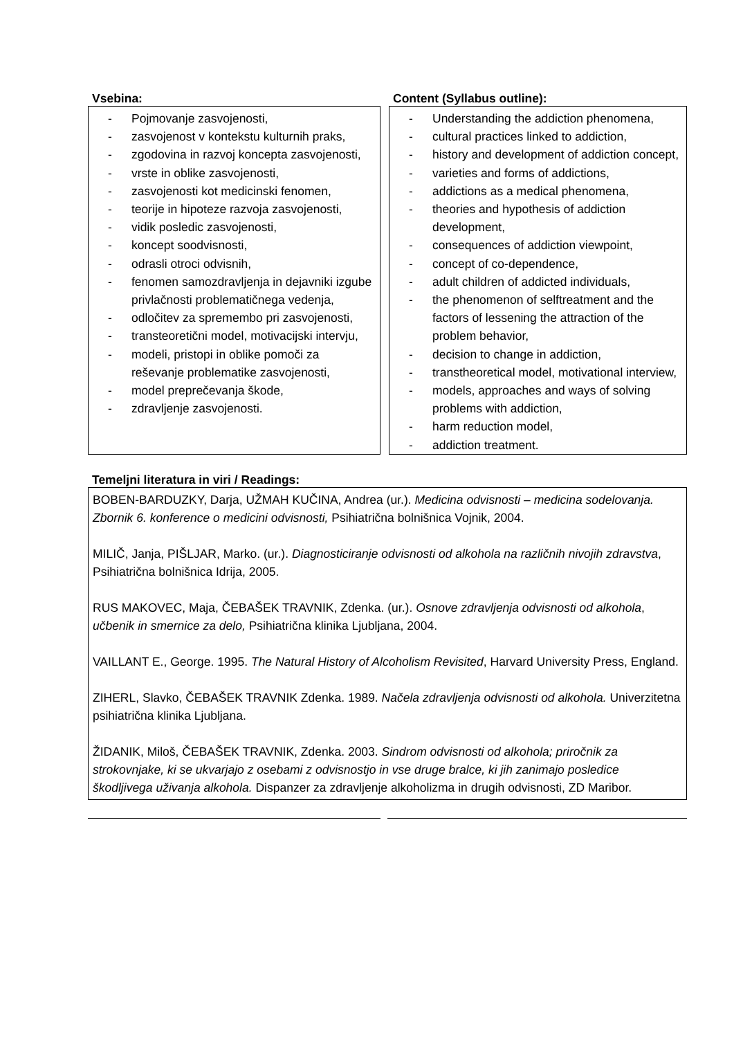Vsebina: Content (Syllabus outline):
- Pojmovanje zasvojenosti,
- zasvojenost v kontekstu kulturnih praks,
- zgodovina in razvoj koncepta zasvojenosti,
- vrste in oblike zasvojenosti,
- zasvojenosti kot medicinski fenomen,
- teorije in hipoteze razvoja zasvojenosti,
- vidik posledic zasvojenosti,
- koncept soodvisnosti,
- odrasli otroci odvisnih,
- fenomen samozdravljenja in dejavniki izgube privlačnosti problematičnega vedenja,
- odločitev za spremembo pri zasvojenosti,
- transteoretični model, motivacijski intervju,
- modeli, pristopi in oblike pomoči za reševanje problematike zasvojenosti,
- model preprečevanja škode,
- zdravljenje zasvojenosti.
- Understanding the addiction phenomena,
- cultural practices linked to addiction,
- history and development of addiction concept,
- varieties and forms of addictions,
- addictions as a medical phenomena,
- theories and hypothesis of addiction development,
- consequences of addiction viewpoint,
- concept of co-dependence,
- adult children of addicted individuals,
- the phenomenon of selftreatment and the factors of lessening the attraction of the problem behavior,
- decision to change in addiction,
- transtheoretical model, motivational interview,
- models, approaches and ways of solving problems with addiction,
- harm reduction model,
- addiction treatment.
Temeljni literatura in viri / Readings:
BOBEN-BARDUZKY, Darja, UŽMAH KUČINA, Andrea (ur.). Medicina odvisnosti – medicina sodelovanja. Zbornik 6. konference o medicini odvisnosti, Psihiatrična bolnišnica Vojnik, 2004.
MILIČ, Janja, PIŠLJAR, Marko. (ur.). Diagnosticiranje odvisnosti od alkohola na različnih nivojih zdravstva, Psihiatrična bolnišnica Idrija, 2005.
RUS MAKOVEC, Maja, ČEBAŠEK TRAVNIK, Zdenka. (ur.). Osnove zdravljenja odvisnosti od alkohola, učbenik in smernice za delo, Psihiatrična klinika Ljubljana, 2004.
VAILLANT E., George. 1995. The Natural History of Alcoholism Revisited, Harvard University Press, England.
ZIHERL, Slavko, ČEBAŠEK TRAVNIK Zdenka. 1989. Načela zdravljenja odvisnosti od alkohola. Univerzitetna psihiatrična klinika Ljubljana.
ŽIDANIK, Miloš, ČEBAŠEK TRAVNIK, Zdenka. 2003. Sindrom odvisnosti od alkohola; priročnik za strokovnjake, ki se ukvarjajo z osebami z odvisnostjo in vse druge bralce, ki jih zanimajo posledice škodljivega uživanja alkohola. Dispanzer za zdravljenje alkoholizma in drugih odvisnosti, ZD Maribor.